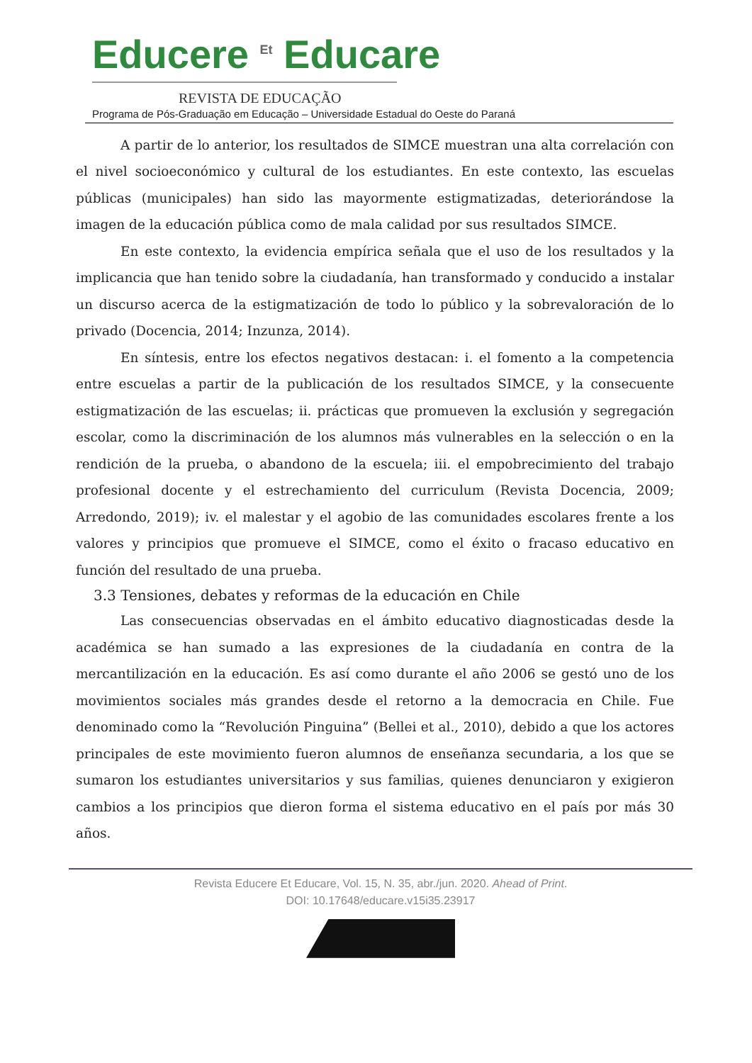Educere <sup>Et</sup> Educare
REVISTA DE EDUCAÇÃO
Programa de Pós-Graduação em Educação – Universidade Estadual do Oeste do Paraná
A partir de lo anterior, los resultados de SIMCE muestran una alta correlación con el nivel socioeconómico y cultural de los estudiantes. En este contexto, las escuelas públicas (municipales) han sido las mayormente estigmatizadas, deteriorándose la imagen de la educación pública como de mala calidad por sus resultados SIMCE.
En este contexto, la evidencia empírica señala que el uso de los resultados y la implicancia que han tenido sobre la ciudadanía, han transformado y conducido a instalar un discurso acerca de la estigmatización de todo lo público y la sobrevaloración de lo privado (Docencia, 2014; Inzunza, 2014).
En síntesis, entre los efectos negativos destacan: i. el fomento a la competencia entre escuelas a partir de la publicación de los resultados SIMCE, y la consecuente estigmatización de las escuelas; ii. prácticas que promueven la exclusión y segregación escolar, como la discriminación de los alumnos más vulnerables en la selección o en la rendición de la prueba, o abandono de la escuela; iii. el empobrecimiento del trabajo profesional docente y el estrechamiento del curriculum (Revista Docencia, 2009; Arredondo, 2019); iv. el malestar y el agobio de las comunidades escolares frente a los valores y principios que promueve el SIMCE, como el éxito o fracaso educativo en función del resultado de una prueba.
3.3 Tensiones, debates y reformas de la educación en Chile
Las consecuencias observadas en el ámbito educativo diagnosticadas desde la académica se han sumado a las expresiones de la ciudadanía en contra de la mercantilización en la educación. Es así como durante el año 2006 se gestó uno de los movimientos sociales más grandes desde el retorno a la democracia en Chile. Fue denominado como la “Revolución Pinguina” (Bellei et al., 2010), debido a que los actores principales de este movimiento fueron alumnos de enseñanza secundaria, a los que se sumaron los estudiantes universitarios y sus familias, quienes denunciaron y exigieron cambios a los principios que dieron forma el sistema educativo en el país por más 30 años.
Revista Educere Et Educare, Vol. 15, N. 35, abr./jun. 2020. Ahead of Print.
DOI: 10.17648/educare.v15i35.23917